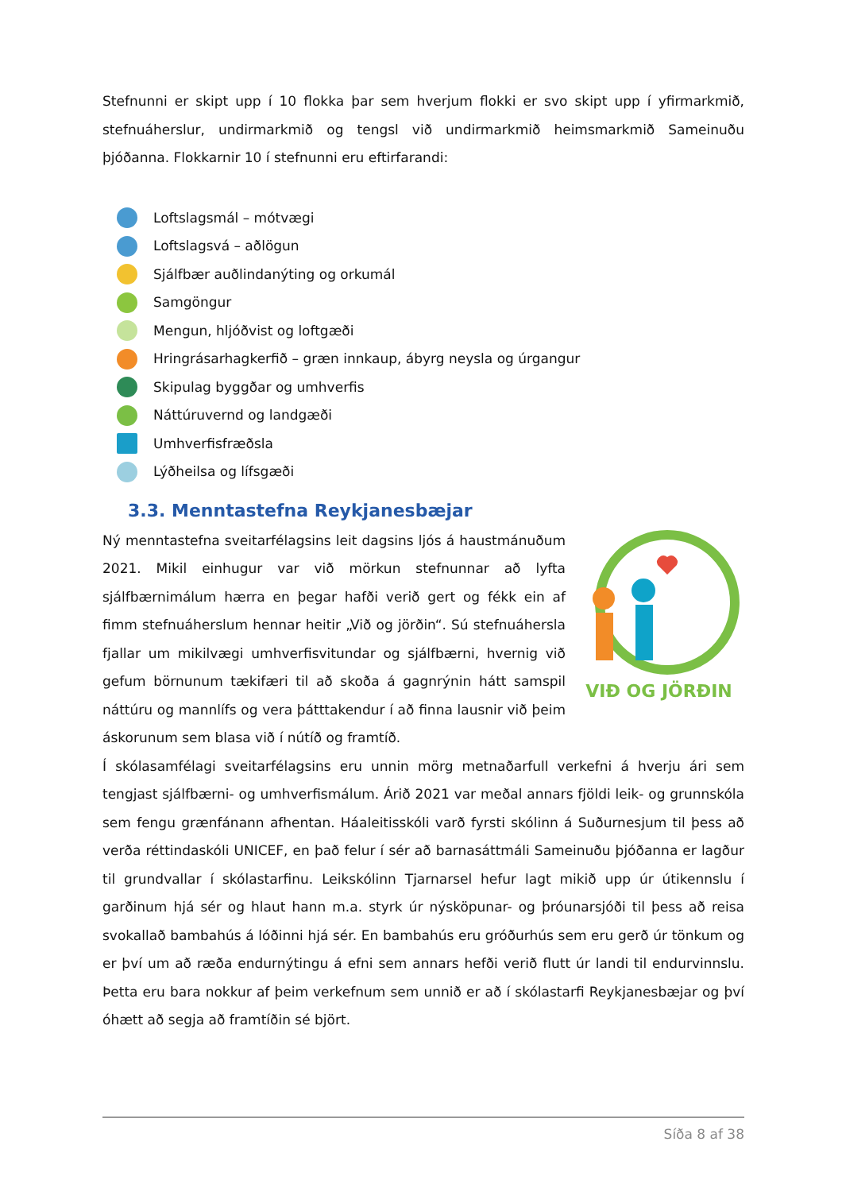Stefnunni er skipt upp í 10 flokka þar sem hverjum flokki er svo skipt upp í yfirmarkmið, stefnuáherslur, undirmarkmið og tengsl við undirmarkmið heimsmarkmið Sameinuðu þjóðanna. Flokkarnir 10 í stefnunni eru eftirfarandi:
Loftslagsmál – mótvægi
Loftslagsvá – aðlögun
Sjálfbær auðlindanýting og orkumál
Samgöngur
Mengun, hljóðvist og loftgæði
Hringrásarhagkerfið – græn innkaup, ábyrg neysla og úrgangur
Skipulag byggðar og umhverfis
Náttúruvernd og landgæði
Umhverfisfræðsla
Lýðheilsa og lífsgæði
3.3. Menntastefna Reykjanesbæjar
VIÐ OG JÖRÐIN
Ný menntastefna sveitarfélagsins leit dagsins ljós á haustmánuðum 2021. Mikil einhugur var við mörkun stefnunnar að lyfta sjálfbærnimálum hærra en þegar hafði verið gert og fékk ein af fimm stefnuáherslum hennar heitir „Við og jörðin“. Sú stefnuáhersla fjallar um mikilvægi umhverfisvitundar og sjálfbærni, hvernig við gefum börnunum tækifæri til að skoða á gagnrýnin hátt samspil náttúru og mannlífs og vera þátttakendur í að finna lausnir við þeim áskorunum sem blasa við í nútíð og framtíð.
Í skólasamfélagi sveitarfélagsins eru unnin mörg metnaðarfull verkefni á hverju ári sem tengjast sjálfbærni- og umhverfismálum. Árið 2021 var meðal annars fjöldi leik- og grunnskóla sem fengu grænfánann afhentan. Háaleitisskóli varð fyrsti skólinn á Suðurnesjum til þess að verða réttindaskóli UNICEF, en það felur í sér að barnasáttmáli Sameinuðu þjóðanna er lagður til grundvallar í skólastarfinu. Leikskólinn Tjarnarsel hefur lagt mikið upp úr útikennslu í garðinum hjá sér og hlaut hann m.a. styrk úr nýsköpunar- og þróunarsjóði til þess að reisa svokallað bambahús á lóðinni hjá sér. En bambahús eru gróðurhús sem eru gerð úr tönkum og er því um að ræða endurnýtingu á efni sem annars hefði verið flutt úr landi til endurvinnslu. Þetta eru bara nokkur af þeim verkefnum sem unnið er að í skólastarfi Reykjanesbæjar og því óhætt að segja að framtíðin sé björt.
Síða 8 af 38